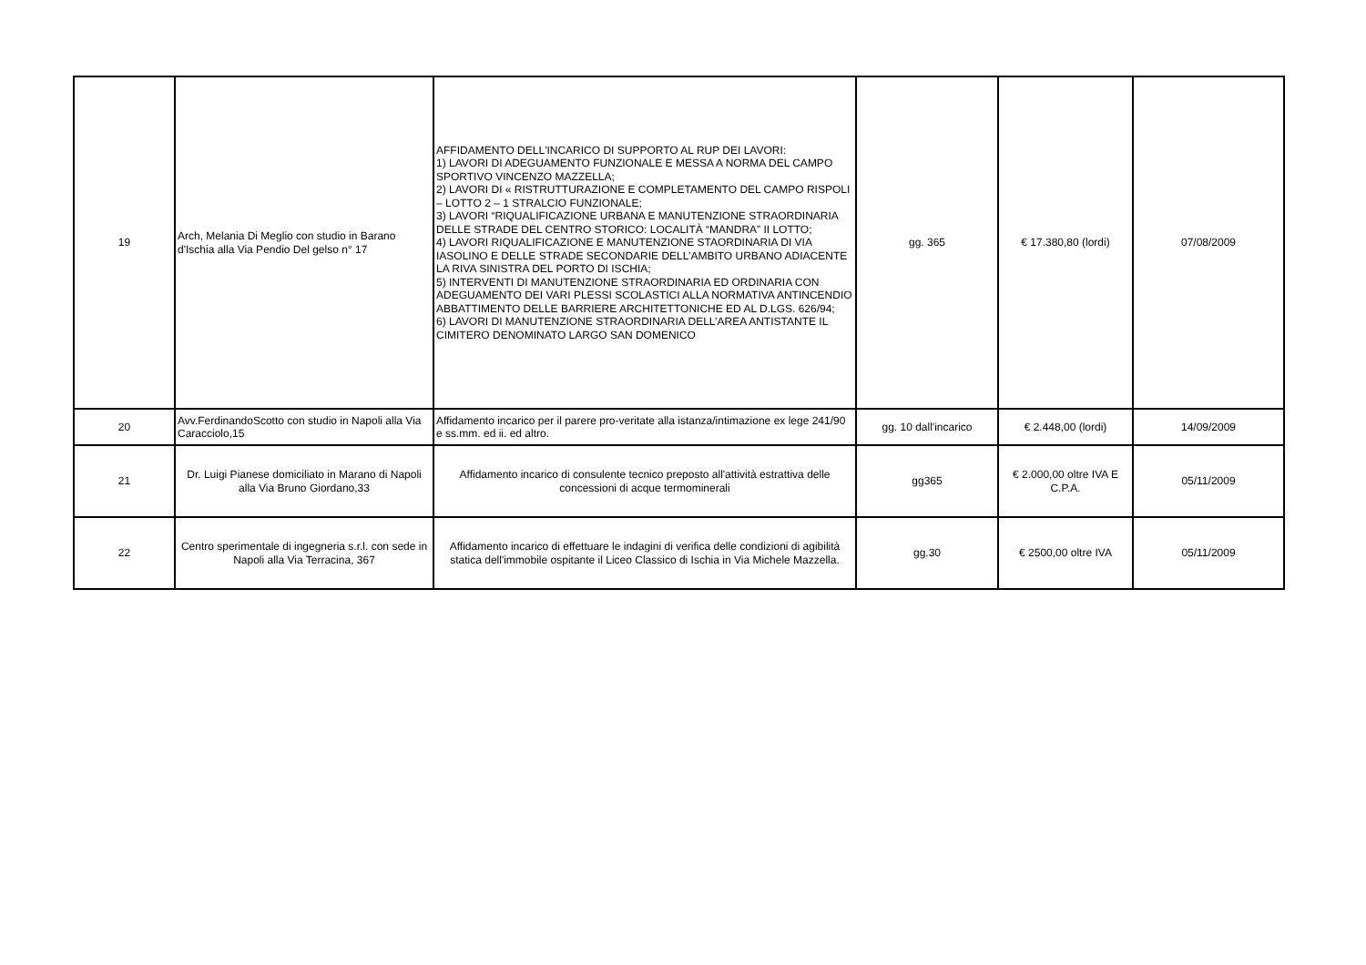| 19 | Arch, Melania Di Meglio con studio in Barano d'Ischia alla Via Pendio Del gelso n° 17 | AFFIDAMENTO DELL'INCARICO DI SUPPORTO AL RUP DEI LAVORI: 1) LAVORI DI ADEGUAMENTO FUNZIONALE E MESSA A NORMA DEL CAMPO SPORTIVO VINCENZO MAZZELLA; 2) LAVORI DI « RISTRUTTURAZIONE E COMPLETAMENTO DEL CAMPO RISPOLI – LOTTO 2 – 1 STRALCIO FUNZIONALE; 3) LAVORI “RIQUALIFICAZIONE URBANA E MANUTENZIONE STRAORDINARIA DELLE STRADE DEL CENTRO STORICO: LOCALITÀ “MANDRA” II LOTTO; 4) LAVORI RIQUALIFICAZIONE E MANUTENZIONE STAORDINARIA DI VIA IASOLINO E DELLE STRADE SECONDARIE DELL’AMBITO URBANO ADIACENTE LA RIVA SINISTRA DEL PORTO DI ISCHIA; 5) INTERVENTI DI MANUTENZIONE STRAORDINARIA ED ORDINARIA CON ADEGUAMENTO DEI VARI PLESSI SCOLASTICI ALLA NORMATIVA ANTINCENDIO ABBATTIMENTO DELLE BARRIERE ARCHITETTONICHE ED AL D.LGS. 626/94; 6) LAVORI DI MANUTENZIONE STRAORDINARIA DELL’AREA ANTISTANTE IL CIMITERO DENOMINATO LARGO SAN DOMENICO | gg. 365 | € 17.380,80 (lordi) | 07/08/2009 |
| 20 | Avv.FerdinandoScotto con studio in Napoli alla Via Caracciolo,15 | Affidamento incarico per il parere pro-veritate alla istanza/intimazione ex lege 241/90 e ss.mm. ed ii. ed altro. | gg. 10 dall'incarico | € 2.448,00 (lordi) | 14/09/2009 |
| 21 | Dr. Luigi Pianese domiciliato in Marano di Napoli alla Via Bruno Giordano,33 | Affidamento incarico di consulente tecnico preposto all'attività estrattiva delle concessioni di acque termominerali | gg365 | € 2.000,00 oltre IVA E C.P.A. | 05/11/2009 |
| 22 | Centro sperimentale di ingegneria s.r.l. con sede in Napoli alla Via Terracina, 367 | Affidamento incarico di effettuare le indagini di verifica delle condizioni di agibilità statica dell'immobile ospitante il Liceo Classico di Ischia in Via Michele Mazzella. | gg.30 | € 2500,00 oltre IVA | 05/11/2009 |